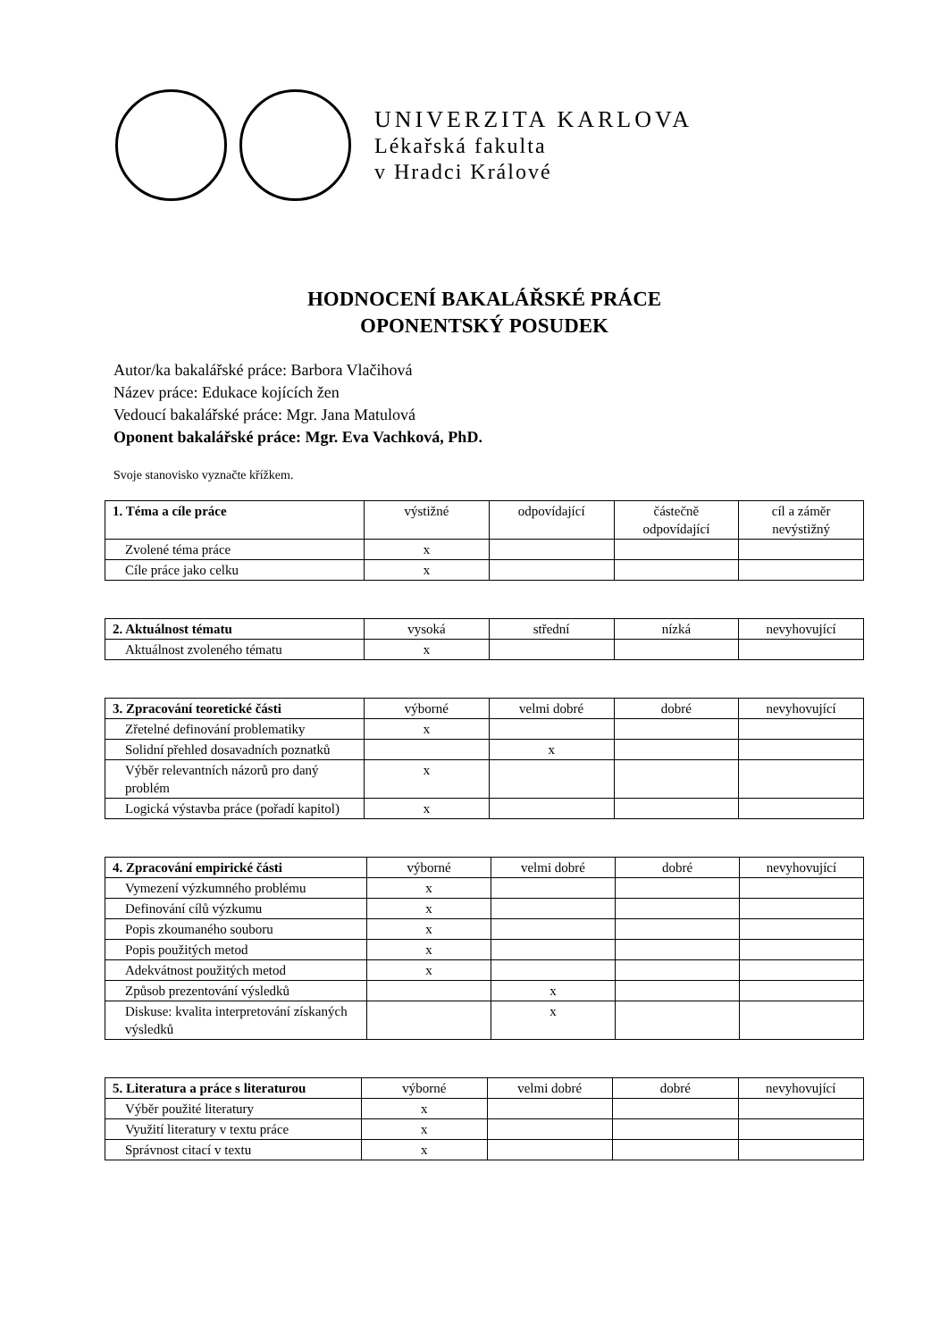UNIVERZITA KARLOVA
Lékařská fakulta
v Hradci Králové
HODNOCENÍ BAKALÁŘSKÉ PRÁCE
OPONENTSKÝ POSUDEK
Autor/ka bakalářské práce: Barbora Vlačihová
Název práce: Edukace kojících žen
Vedoucí bakalářské práce: Mgr. Jana Matulová
Oponent bakalářské práce: Mgr. Eva Vachková, PhD.
Svoje stanovisko vyznačte křížkem.
| 1. Téma a cíle práce | výstižné | odpovídající | částečně odpovídající | cíl a záměr nevýstižný |
| --- | --- | --- | --- | --- |
| Zvolené téma práce | x | | | |
| Cíle práce jako celku | x | | | |
| 2. Aktuálnost tématu | vysoká | střední | nízká | nevyhovující |
| --- | --- | --- | --- | --- |
| Aktuálnost zvoleného tématu | x | | | |
| 3. Zpracování teoretické části | výborné | velmi dobré | dobré | nevyhovující |
| --- | --- | --- | --- | --- |
| Zřetelné definování problematiky | x | | | |
| Solidní přehled dosavadních poznatků | | x | | |
| Výběr relevantních názorů pro daný problém | x | | | |
| Logická výstavba práce (pořadí kapitol) | x | | | |
| 4. Zpracování empirické části | výborné | velmi dobré | dobré | nevyhovující |
| --- | --- | --- | --- | --- |
| Vymezení výzkumného problému | x | | | |
| Definování cílů výzkumu | x | | | |
| Popis zkoumaného souboru | x | | | |
| Popis použitých metod | x | | | |
| Adekvátnost použitých metod | x | | | |
| Způsob prezentování výsledků | | x | | |
| Diskuse: kvalita interpretování získaných výsledků | | x | | |
| 5. Literatura a práce s literaturou | výborné | velmi dobré | dobré | nevyhovující |
| --- | --- | --- | --- | --- |
| Výběr použité literatury | x | | | |
| Využití literatury v textu práce | x | | | |
| Správnost citací v textu | x | | | |